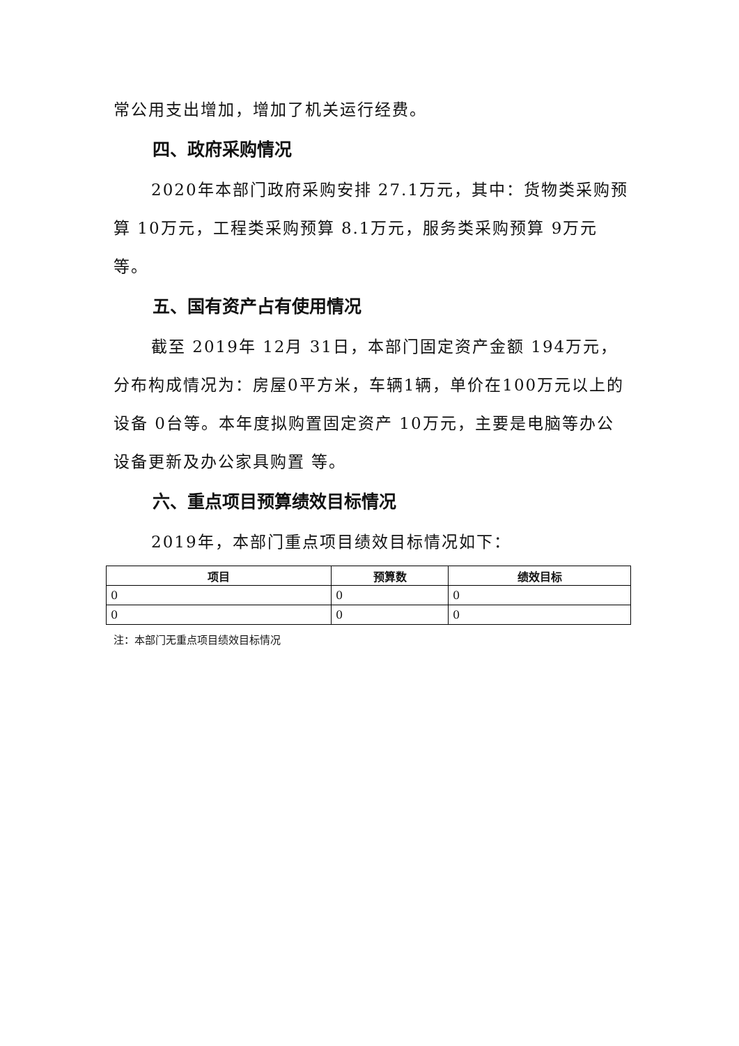常公用支出增加，增加了机关运行经费。
四、政府采购情况
2020年本部门政府采购安排 27.1万元，其中：货物类采购预算 10万元，工程类采购预算 8.1万元，服务类采购预算 9万元等。
五、国有资产占有使用情况
截至 2019年 12月 31日，本部门固定资产金额 194万元，分布构成情况为：房屋0平方米，车辆1辆，单价在100万元以上的设备 0台等。本年度拟购置固定资产 10万元，主要是电脑等办公设备更新及办公家具购置 等。
六、重点项目预算绩效目标情况
2019年，本部门重点项目绩效目标情况如下：
| 项目 | 预算数 | 绩效目标 |
| --- | --- | --- |
| 0 | 0 | 0 |
| 0 | 0 | 0 |
注：本部门无重点项目绩效目标情况